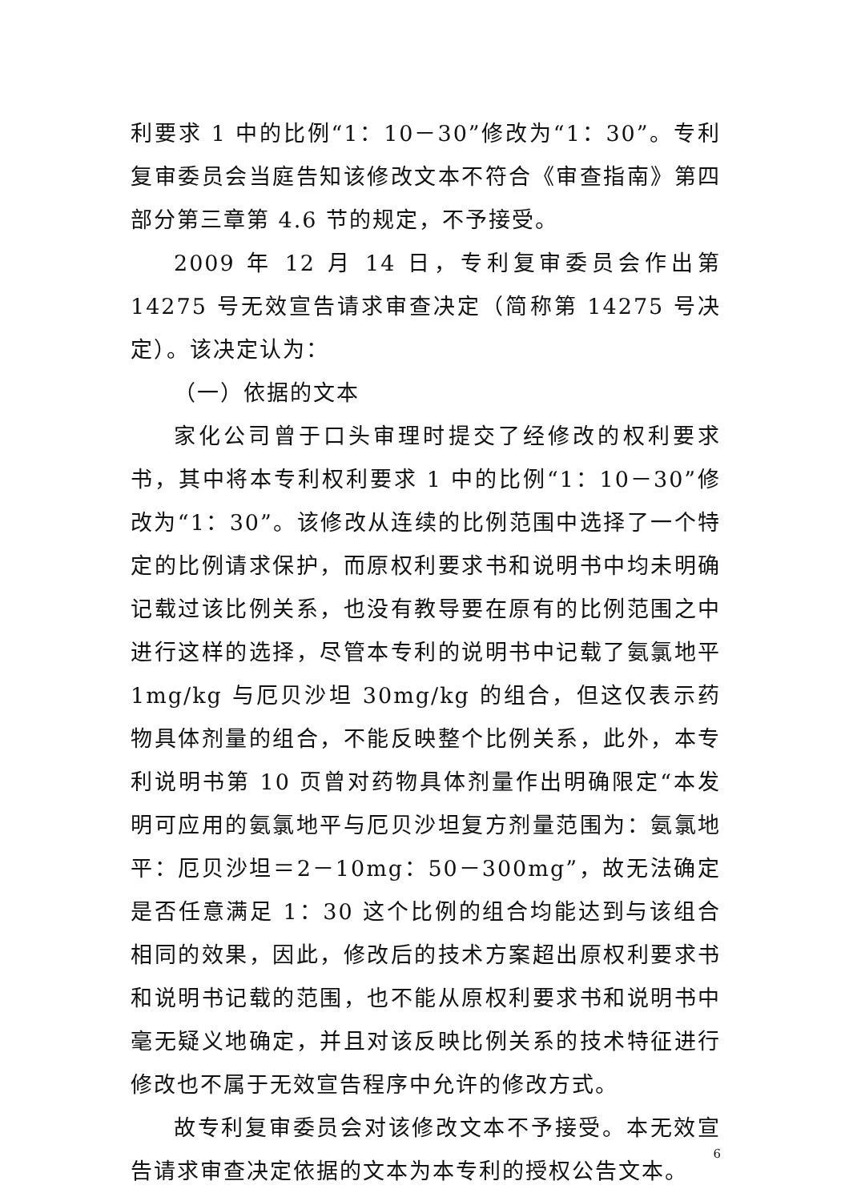利要求 1 中的比例“1：10－30”修改为“1：30”。专利复审委员会当庭告知该修改文本不符合《审查指南》第四部分第三章第 4.6 节的规定，不予接受。
2009 年 12 月 14 日，专利复审委员会作出第 14275 号无效宣告请求审查决定（简称第 14275 号决定）。该决定认为：
（一）依据的文本
家化公司曾于口头审理时提交了经修改的权利要求书，其中将本专利权利要求 1 中的比例“1：10－30”修改为“1：30”。该修改从连续的比例范围中选择了一个特定的比例请求保护，而原权利要求书和说明书中均未明确记载过该比例关系，也没有教导要在原有的比例范围之中进行这样的选择，尽管本专利的说明书中记载了氨氯地平 1mg/kg 与厄贝沙坦 30mg/kg 的组合，但这仅表示药物具体剂量的组合，不能反映整个比例关系，此外，本专利说明书第 10 页曾对药物具体剂量作出明确限定“本发明可应用的氨氯地平与厄贝沙坦复方剂量范围为：氨氯地平：厄贝沙坦＝2－10mg：50－300mg”，故无法确定是否任意满足 1：30 这个比例的组合均能达到与该组合相同的效果，因此，修改后的技术方案超出原权利要求书和说明书记载的范围，也不能从原权利要求书和说明书中毫无疑义地确定，并且对该反映比例关系的技术特征进行修改也不属于无效宣告程序中允许的修改方式。
故专利复审委员会对该修改文本不予接受。本无效宣告请求审查决定依据的文本为本专利的授权公告文本。
6